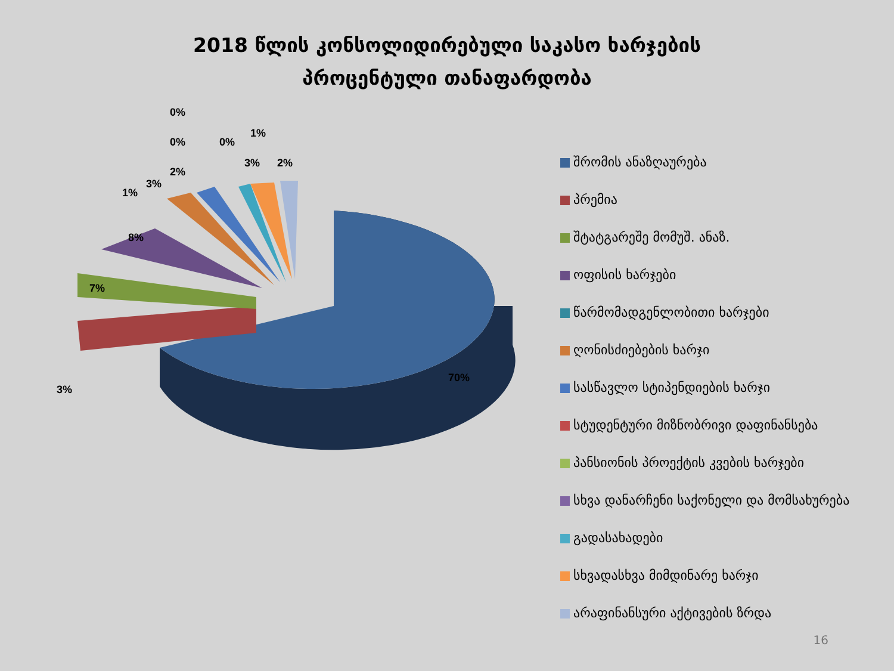2018 წლის კონსოლიდირებული საკასო ხარჯების
პროცენტული თანაფარდობა
0%
0% 0%
1%
2%
3% 2%
3%
1%
8%
7%
3%
70%
შრომის ანაზღაურება
პრემია
შტატგარეშე მომუშ. ანაზ.
ოფისის ხარჯები
წარმომადგენლობითი ხარჯები
ღონისძიებების ხარჯი
სასწავლო სტიპენდიების ხარჯი
სტუდენტური მიზნობრივი დაფინანსება
პანსიონის პროექტის კვების ხარჯები
სხვა დანარჩენი საქონელი და მომსახურება
გადასახადები
სხვადასხვა მიმდინარე ხარჯი
არაფინანსური აქტივების ზრდა
16